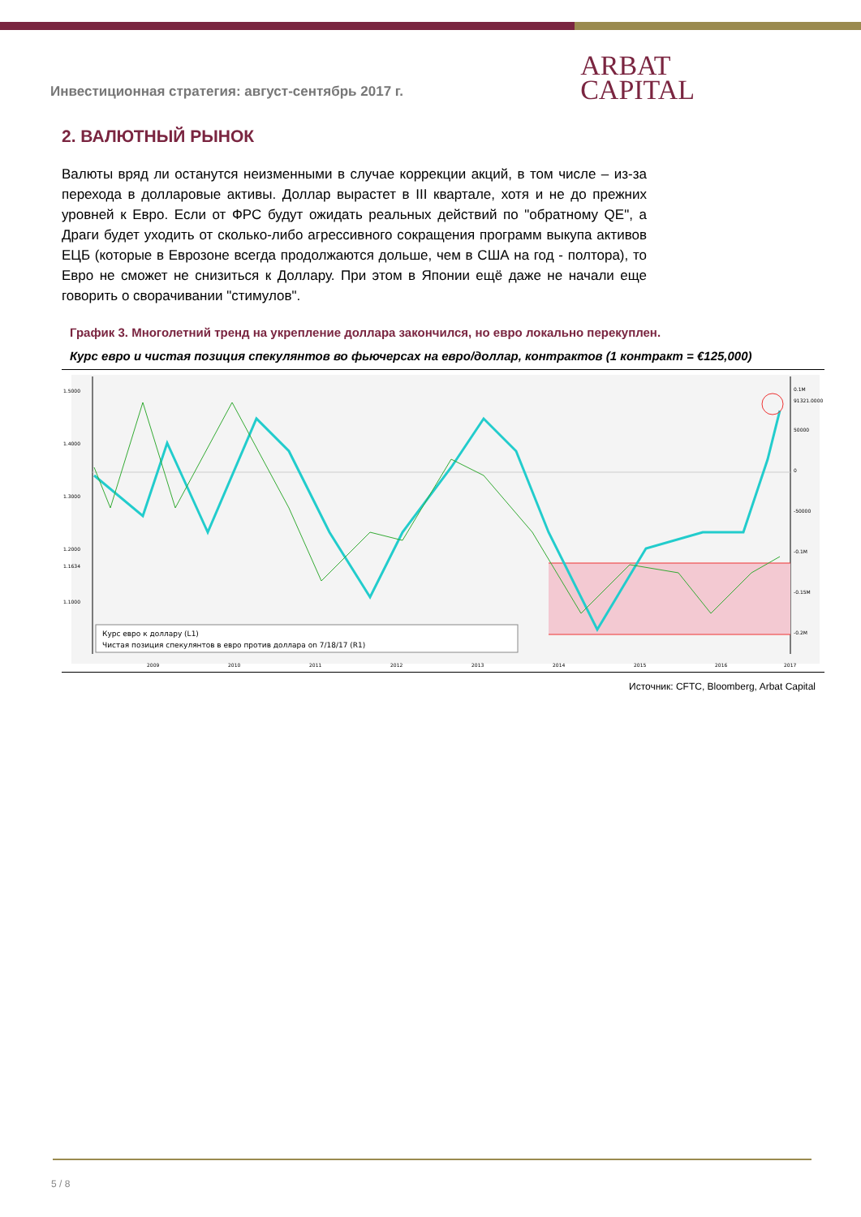Инвестиционная стратегия: август-сентябрь 2017 г.
ARBAT
CAPITAL
2. ВАЛЮТНЫЙ РЫНОК
Валюты вряд ли останутся неизменными в случае коррекции акций, в том числе – из-за перехода в долларовые активы. Доллар вырастет в III квартале, хотя и не до прежних уровней к Евро. Если от ФРС будут ожидать реальных действий по "обратному QE", а Драги будет уходить от сколько-либо агрессивного сокращения программ выкупа активов ЕЦБ (которые в Еврозоне всегда продолжаются дольше, чем в США на год - полтора), то Евро не сможет не снизиться к Доллару. При этом в Японии ещё даже не начали еще говорить о сворачивании "стимулов".
График 3. Многолетний тренд на укрепление доллара закончился, но евро локально перекуплен.
Курс евро и чистая позиция спекулянтов во фьючерсах на евро/доллар, контрактов (1 контракт = €125,000)
1.5000
1.4000
1.3000
1.2000
1.1634
1.1000
0.1M
91321.0000
50000
0
-50000
-0.1M
-0.15M
-0.2M
Курс евро к доллару (L1)
Чистая позиция спекулянтов в евро против доллара on 7/18/17 (R1)
2009
2010
2011
2012
2013
2014
2015
2016
2017
Источник: CFTC, Bloomberg, Arbat Capital
5 / 8